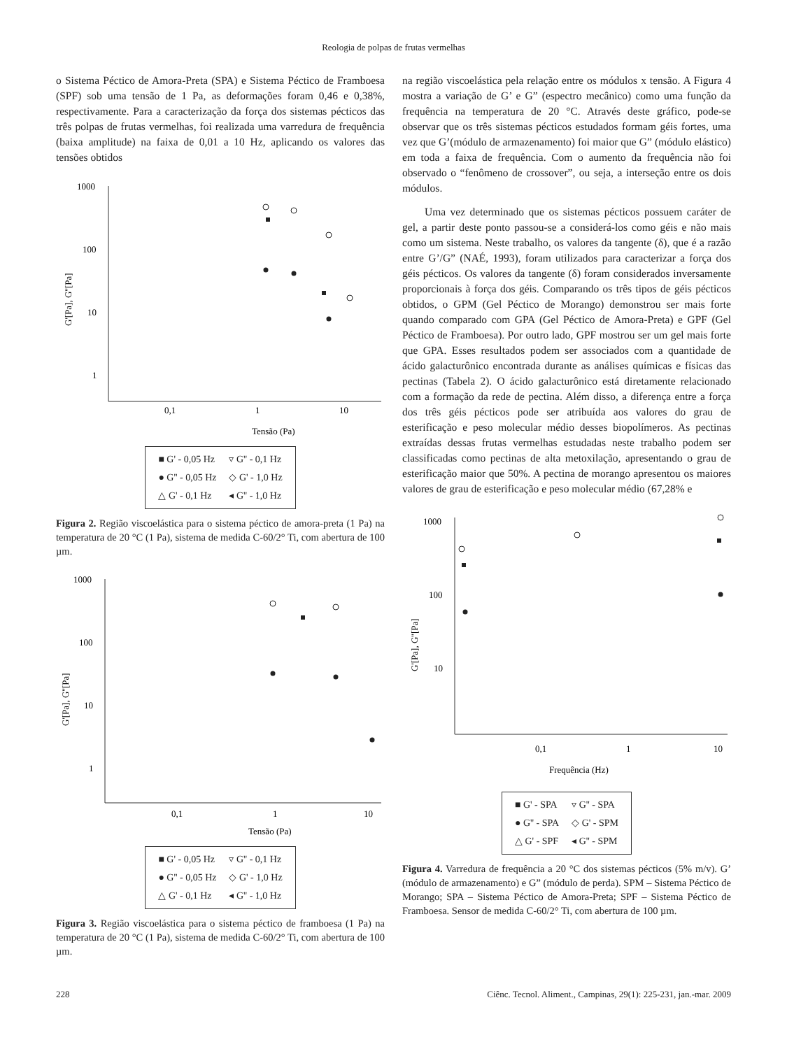Reologia de polpas de frutas vermelhas
o Sistema Péctico de Amora-Preta (SPA) e Sistema Péctico de Framboesa (SPF) sob uma tensão de 1 Pa, as deformações foram 0,46 e 0,38%, respectivamente. Para a caracterização da força dos sistemas pécticos das três polpas de frutas vermelhas, foi realizada uma varredura de frequência (baixa amplitude) na faixa de 0,01 a 10 Hz, aplicando os valores das tensões obtidos
1000
100
10
1
0,1
1
10
Tensão (Pa)
G'[Pa], G''[Pa]
| ■ G' - 0,05 Hz | ▿ G'' - 0,1 Hz |
| ● G'' - 0,05 Hz | ◇ G' - 1,0 Hz |
| △ G' - 0,1 Hz | ◂ G'' - 1,0 Hz |
Figura 2. Região viscoelástica para o sistema péctico de amora-preta (1 Pa) na temperatura de 20 °C (1 Pa), sistema de medida C-60/2° Ti, com abertura de 100 µm.
1000
100
10
1
0,1
1
10
Tensão (Pa)
G'[Pa], G''[Pa]
| ■ G' - 0,05 Hz | ▿ G'' - 0,1 Hz |
| ● G'' - 0,05 Hz | ◇ G' - 1,0 Hz |
| △ G' - 0,1 Hz | ◂ G'' - 1,0 Hz |
Figura 3. Região viscoelástica para o sistema péctico de framboesa (1 Pa) na temperatura de 20 °C (1 Pa), sistema de medida C-60/2° Ti, com abertura de 100 µm.
na região viscoelástica pela relação entre os módulos x tensão. A Figura 4 mostra a variação de G’ e G” (espectro mecânico) como uma função da frequência na temperatura de 20 °C. Através deste gráfico, pode-se observar que os três sistemas pécticos estudados formam géis fortes, uma vez que G’(módulo de armazenamento) foi maior que G” (módulo elástico) em toda a faixa de frequência. Com o aumento da frequência não foi observado o “fenômeno de crossover”, ou seja, a interseção entre os dois módulos.
Uma vez determinado que os sistemas pécticos possuem caráter de gel, a partir deste ponto passou-se a considerá-los como géis e não mais como um sistema. Neste trabalho, os valores da tangente (δ), que é a razão entre G’/G” (NAÉ, 1993), foram utilizados para caracterizar a força dos géis pécticos. Os valores da tangente (δ) foram considerados inversamente proporcionais à força dos géis. Comparando os três tipos de géis pécticos obtidos, o GPM (Gel Péctico de Morango) demonstrou ser mais forte quando comparado com GPA (Gel Péctico de Amora-Preta) e GPF (Gel Péctico de Framboesa). Por outro lado, GPF mostrou ser um gel mais forte que GPA. Esses resultados podem ser associados com a quantidade de ácido galacturônico encontrada durante as análises químicas e físicas das pectinas (Tabela 2). O ácido galacturônico está diretamente relacionado com a formação da rede de pectina. Além disso, a diferença entre a força dos três géis pécticos pode ser atribuída aos valores do grau de esterificação e peso molecular médio desses biopolímeros. As pectinas extraídas dessas frutas vermelhas estudadas neste trabalho podem ser classificadas como pectinas de alta metoxilação, apresentando o grau de esterificação maior que 50%. A pectina de morango apresentou os maiores valores de grau de esterificação e peso molecular médio (67,28% e
1000
100
10
0,1
1
10
Frequência (Hz)
G'[Pa], G''[Pa]
| ■ G' - SPA | ▿ G'' - SPA |
| ● G'' - SPA | ◇ G' - SPM |
| △ G' - SPF | ◂ G'' - SPM |
Figura 4. Varredura de frequência a 20 °C dos sistemas pécticos (5% m/v). G’ (módulo de armazenamento) e G” (módulo de perda). SPM – Sistema Péctico de Morango; SPA – Sistema Péctico de Amora-Preta; SPF – Sistema Péctico de Framboesa. Sensor de medida C-60/2° Ti, com abertura de 100 µm.
228 Ciênc. Tecnol. Aliment., Campinas, 29(1): 225-231, jan.-mar. 2009